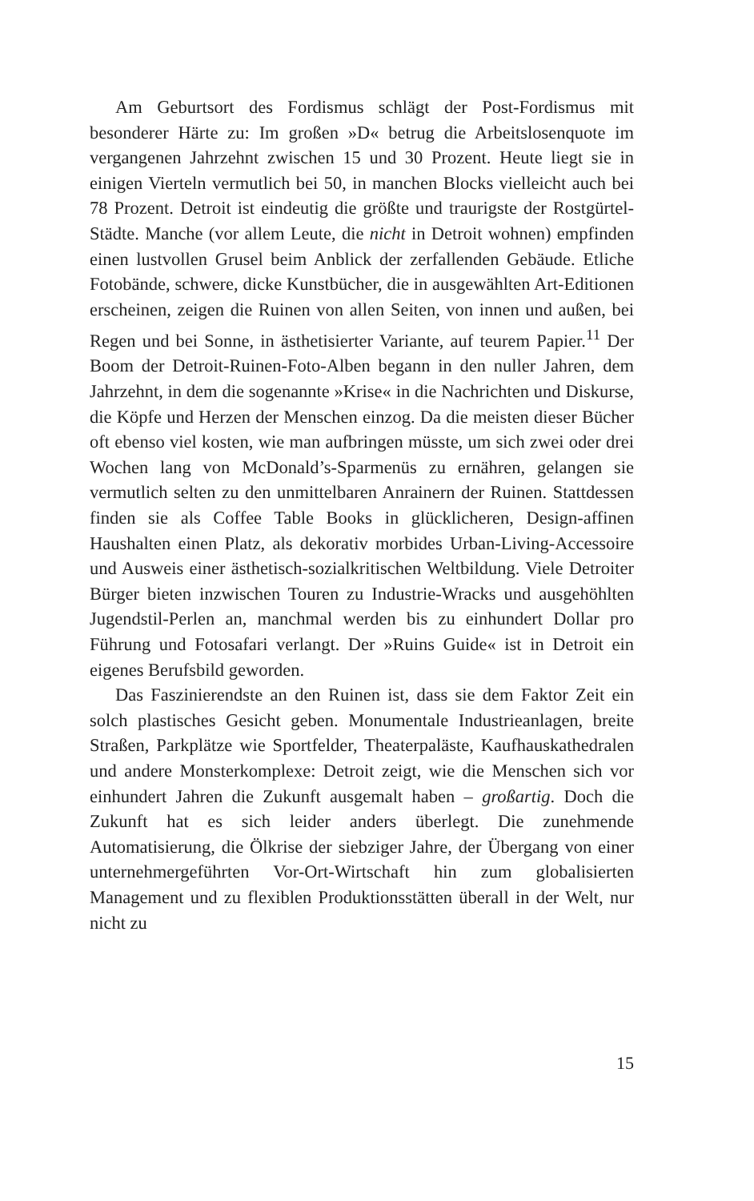Am Geburtsort des Fordismus schlägt der Post-Fordismus mit besonderer Härte zu: Im großen »D« betrug die Arbeitslosenquote im vergangenen Jahrzehnt zwischen 15 und 30 Prozent. Heute liegt sie in einigen Vierteln vermutlich bei 50, in manchen Blocks vielleicht auch bei 78 Prozent. Detroit ist eindeutig die größte und traurigste der Rostgürtel-Städte. Manche (vor allem Leute, die nicht in Detroit wohnen) empfinden einen lustvollen Grusel beim Anblick der zerfallenden Gebäude. Etliche Fotobände, schwere, dicke Kunstbücher, die in ausgewählten Art-Editionen erscheinen, zeigen die Ruinen von allen Seiten, von innen und außen, bei Regen und bei Sonne, in ästhetisierter Variante, auf teurem Papier.<sup>11</sup> Der Boom der Detroit-Ruinen-Foto-Alben begann in den nuller Jahren, dem Jahrzehnt, in dem die sogenannte »Krise« in die Nachrichten und Diskurse, die Köpfe und Herzen der Menschen einzog. Da die meisten dieser Bücher oft ebenso viel kosten, wie man aufbringen müsste, um sich zwei oder drei Wochen lang von McDonald’s-Sparmenüs zu ernähren, gelangen sie vermutlich selten zu den unmittelbaren Anrainern der Ruinen. Stattdessen finden sie als Coffee Table Books in glücklicheren, Design-affinen Haushalten einen Platz, als dekorativ morbides Urban-Living-Accessoire und Ausweis einer ästhetisch-sozialkritischen Weltbildung. Viele Detroiter Bürger bieten inzwischen Touren zu Industrie-Wracks und ausgehöhlten Jugendstil-Perlen an, manchmal werden bis zu einhundert Dollar pro Führung und Fotosafari verlangt. Der »Ruins Guide« ist in Detroit ein eigenes Berufsbild geworden.
Das Faszinierendste an den Ruinen ist, dass sie dem Faktor Zeit ein solch plastisches Gesicht geben. Monumentale Industrieanlagen, breite Straßen, Parkplätze wie Sportfelder, Theaterpaläste, Kaufhauskathedralen und andere Monsterkomplexe: Detroit zeigt, wie die Menschen sich vor einhundert Jahren die Zukunft ausgemalt haben – großartig. Doch die Zukunft hat es sich leider anders überlegt. Die zunehmende Automatisierung, die Ölkrise der siebziger Jahre, der Übergang von einer unternehmergeführten Vor-Ort-Wirtschaft hin zum globalisierten Management und zu flexiblen Produktionsstätten überall in der Welt, nur nicht zu
15